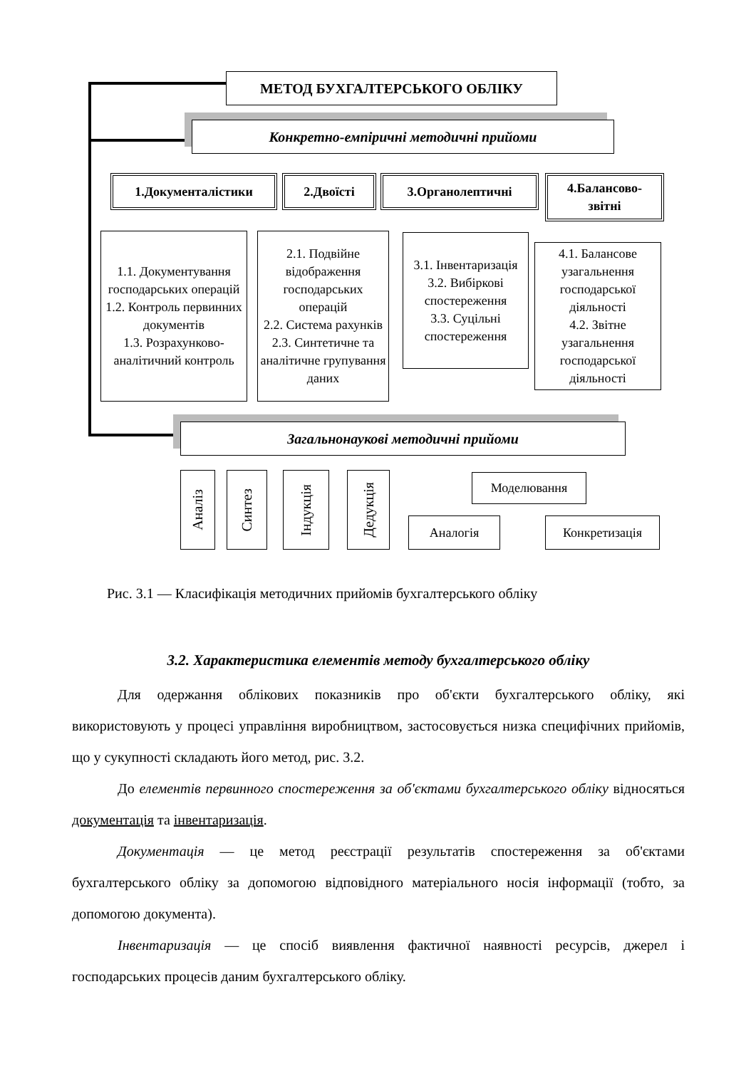МЕТОД БУХГАЛТЕРСЬКОГО ОБЛІКУ
Конкретно-емпіричні методичні прийоми
1.Документалістики 2.Двоїсті 3.Органолептичні
4.Балансово-
звітні
1.1. Документування господарських операцій
1.2. Контроль первинних документів
1.3. Розрахунково-аналітичний контроль
2.1. Подвійне відображення господарських операцій
2.2. Система рахунків
2.3. Синтетичне та аналітичне групування даних
3.1. Інвентаризація
3.2. Вибіркові спостереження
3.3. Суцільні спостереження
4.1. Балансове узагальнення господарської діяльності
4.2. Звітне узагальнення господарської діяльності
Загальнонаукові методичні прийоми
Аналіз
Синтез
Індукція
Дедукція
Моделювання
Аналогія Конкретизація
Рис. 3.1 — Класифікація методичних прийомів бухгалтерського обліку
3.2. Характеристика елементів методу бухгалтерського обліку
Для одержання облікових показників про об'єкти бухгалтерського обліку, які використовують у процесі управління виробництвом, застосовується низка специфічних прийомів, що у сукупності складають його метод, рис. 3.2.
До елементів первинного спостереження за об'єктами бухгалтерського обліку відносяться документація та інвентаризація.
Документація — це метод реєстрації результатів спостереження за об'єктами бухгалтерського обліку за допомогою відповідного матеріального носія інформації (тобто, за допомогою документа).
Інвентаризація — це спосіб виявлення фактичної наявності ресурсів, джерел і господарських процесів даним бухгалтерського обліку.